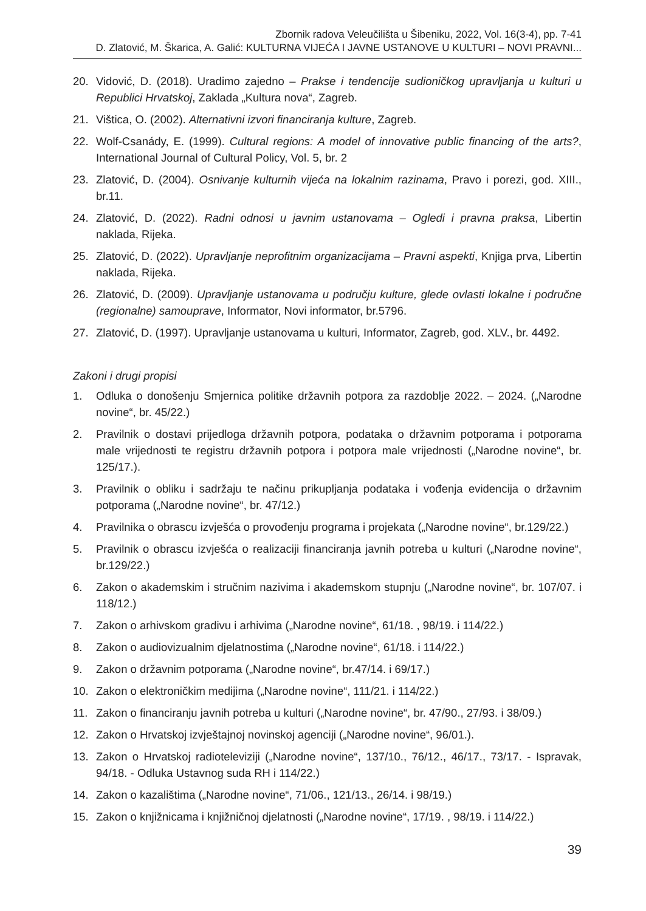Zbornik radova Veleučilišta u Šibeniku, 2022, Vol. 16(3-4), pp. 7-41
D. Zlatović, M. Škarica, A. Galić: KULTURNA VIJEĆA I JAVNE USTANOVE U KULTURI – NOVI PRAVNI...
20. Vidović, D. (2018). Uradimo zajedno – Prakse i tendencije sudioničkog upravljanja u kulturi u Republici Hrvatskoj, Zaklada „Kultura nova“, Zagreb.
21. Vištica, O. (2002). Alternativni izvori financiranja kulture, Zagreb.
22. Wolf-Csanády, E. (1999). Cultural regions: A model of innovative public financing of the arts?, International Journal of Cultural Policy, Vol. 5, br. 2
23. Zlatović, D. (2004). Osnivanje kulturnih vijeća na lokalnim razinama, Pravo i porezi, god. XIII., br.11.
24. Zlatović, D. (2022). Radni odnosi u javnim ustanovama – Ogledi i pravna praksa, Libertin naklada, Rijeka.
25. Zlatović, D. (2022). Upravljanje neprofitnim organizacijama – Pravni aspekti, Knjiga prva, Libertin naklada, Rijeka.
26. Zlatović, D. (2009). Upravljanje ustanovama u području kulture, glede ovlasti lokalne i područne (regionalne) samouprave, Informator, Novi informator, br.5796.
27. Zlatović, D. (1997). Upravljanje ustanovama u kulturi, Informator, Zagreb, god. XLV., br. 4492.
Zakoni i drugi propisi
1. Odluka o donošenju Smjernica politike državnih potpora za razdoblje 2022. – 2024. („Narodne novine“, br. 45/22.)
2. Pravilnik o dostavi prijedloga državnih potpora, podataka o državnim potporama i potporama male vrijednosti te registru državnih potpora i potpora male vrijednosti („Narodne novine“, br. 125/17.).
3. Pravilnik o obliku i sadržaju te načinu prikupljanja podataka i vođenja evidencija o državnim potporama („Narodne novine“, br. 47/12.)
4. Pravilnika o obrascu izvješća o provođenju programa i projekata („Narodne novine“, br.129/22.)
5. Pravilnik o obrascu izvješća o realizaciji financiranja javnih potreba u kulturi („Narodne novine“, br.129/22.)
6. Zakon o akademskim i stručnim nazivima i akademskom stupnju („Narodne novine“, br. 107/07. i 118/12.)
7. Zakon o arhivskom gradivu i arhivima („Narodne novine“, 61/18. , 98/19. i 114/22.)
8. Zakon o audiovizualnim djelatnostima („Narodne novine“, 61/18. i 114/22.)
9. Zakon o državnim potporama („Narodne novine“, br.47/14. i 69/17.)
10. Zakon o elektroničkim medijima („Narodne novine“, 111/21. i 114/22.)
11. Zakon o financiranju javnih potreba u kulturi („Narodne novine“, br. 47/90., 27/93. i 38/09.)
12. Zakon o Hrvatskoj izvještajnoj novinskoj agenciji („Narodne novine“, 96/01.).
13. Zakon o Hrvatskoj radioteleviziji („Narodne novine“, 137/10., 76/12., 46/17., 73/17. - Ispravak, 94/18. - Odluka Ustavnog suda RH i 114/22.)
14. Zakon o kazalištima („Narodne novine“, 71/06., 121/13., 26/14. i 98/19.)
15. Zakon o knjižnicama i knjižničnoj djelatnosti („Narodne novine“, 17/19. , 98/19. i 114/22.)
39